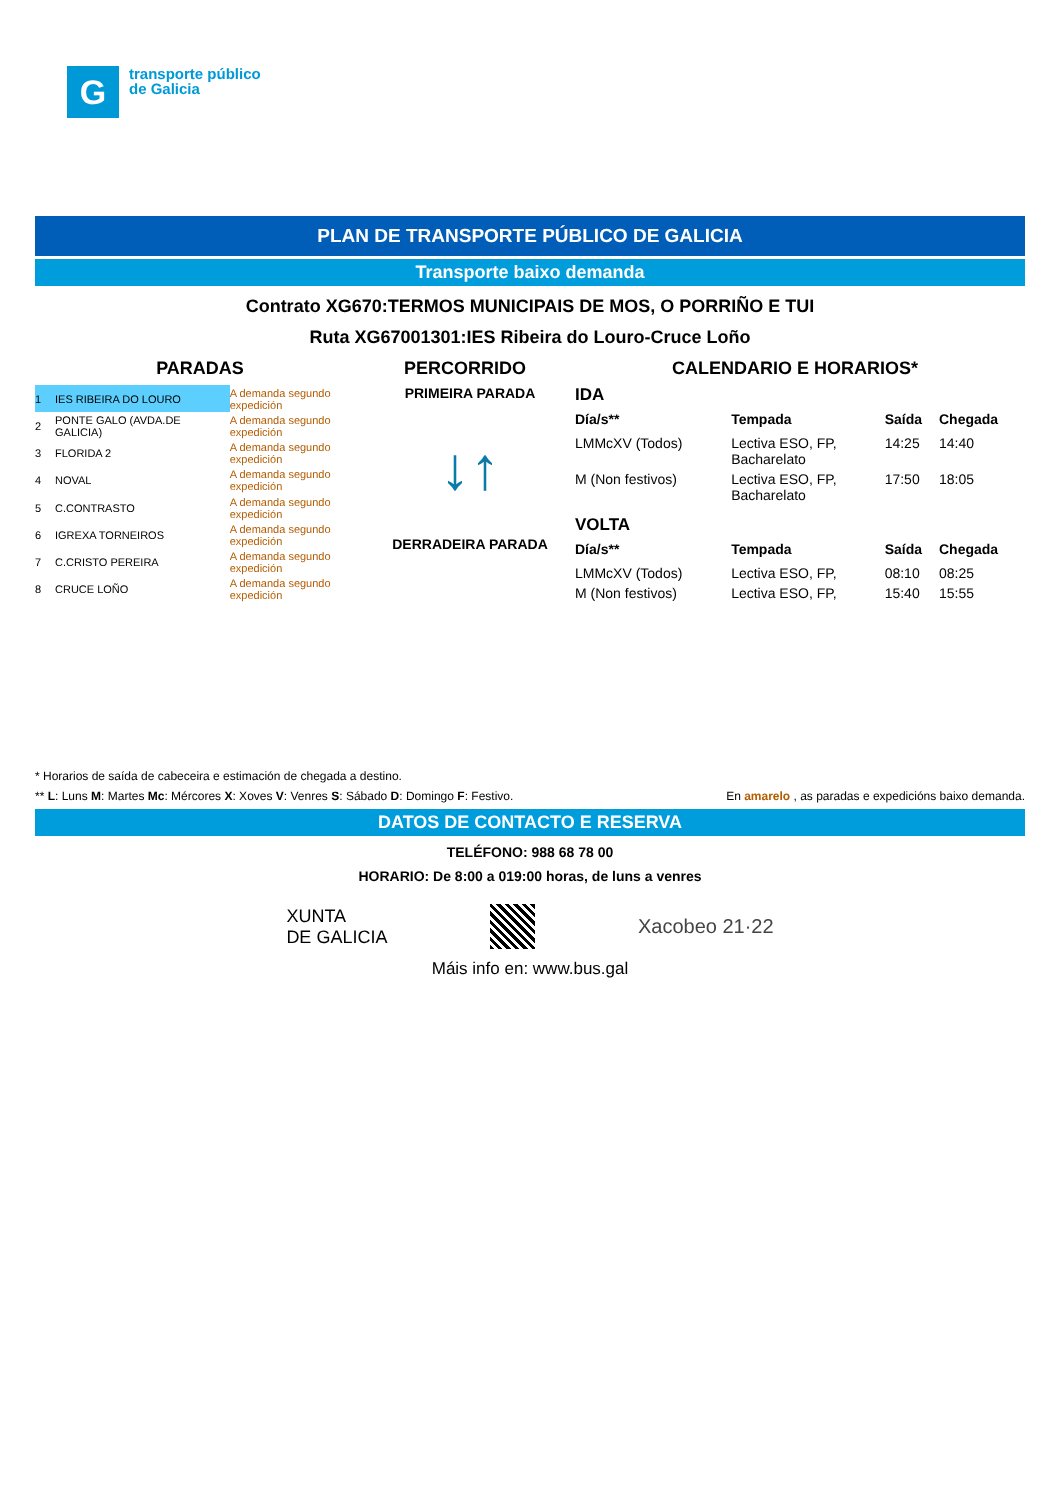G
transporte público
de Galicia
PLAN DE TRANSPORTE PÚBLICO DE GALICIA
Transporte baixo demanda
Contrato XG670:TERMOS MUNICIPAIS DE MOS, O PORRIÑO E TUI
Ruta XG67001301:IES Ribeira do Louro-Cruce Loño
PARADAS PERCORRIDO CALENDARIO E HORARIOS*
| 1 | IES RIBEIRA DO LOURO | A demanda segundo expedición |
| 2 | PONTE GALO (AVDA.DE GALICIA) | A demanda segundo expedición |
| 3 | FLORIDA 2 | A demanda segundo expedición |
| 4 | NOVAL | A demanda segundo expedición |
| 5 | C.CONTRASTO | A demanda segundo expedición |
| 6 | IGREXA TORNEIROS | A demanda segundo expedición |
| 7 | C.CRISTO PEREIRA | A demanda segundo expedición |
| 8 | CRUCE LOÑO | A demanda segundo expedición |
PRIMEIRA PARADA
↓↑
DERRADEIRA PARADA
IDA
| Día/s** | Tempada | Saída | Chegada |
| --- | --- | --- | --- |
| LMMcXV (Todos) | Lectiva ESO, FP, Bacharelato | 14:25 | 14:40 |
| M (Non festivos) | Lectiva ESO, FP, Bacharelato | 17:50 | 18:05 |
VOLTA
| Día/s** | Tempada | Saída | Chegada |
| --- | --- | --- | --- |
| LMMcXV (Todos) | Lectiva ESO, FP, | 08:10 | 08:25 |
| M (Non festivos) | Lectiva ESO, FP, | 15:40 | 15:55 |
* Horarios de saída de cabeceira e estimación de chegada a destino.
** L: Luns M: Martes Mc: Mércores X: Xoves V: Venres S: Sábado D: Domingo F: Festivo. En amarelo , as paradas e expedicións baixo demanda.
DATOS DE CONTACTO E RESERVA
TELÉFONO: 988 68 78 00
HORARIO: De 8:00 a 019:00 horas, de luns a venres
XUNTA
DE GALICIA
Xacobeo 21·22
Máis info en: www.bus.gal